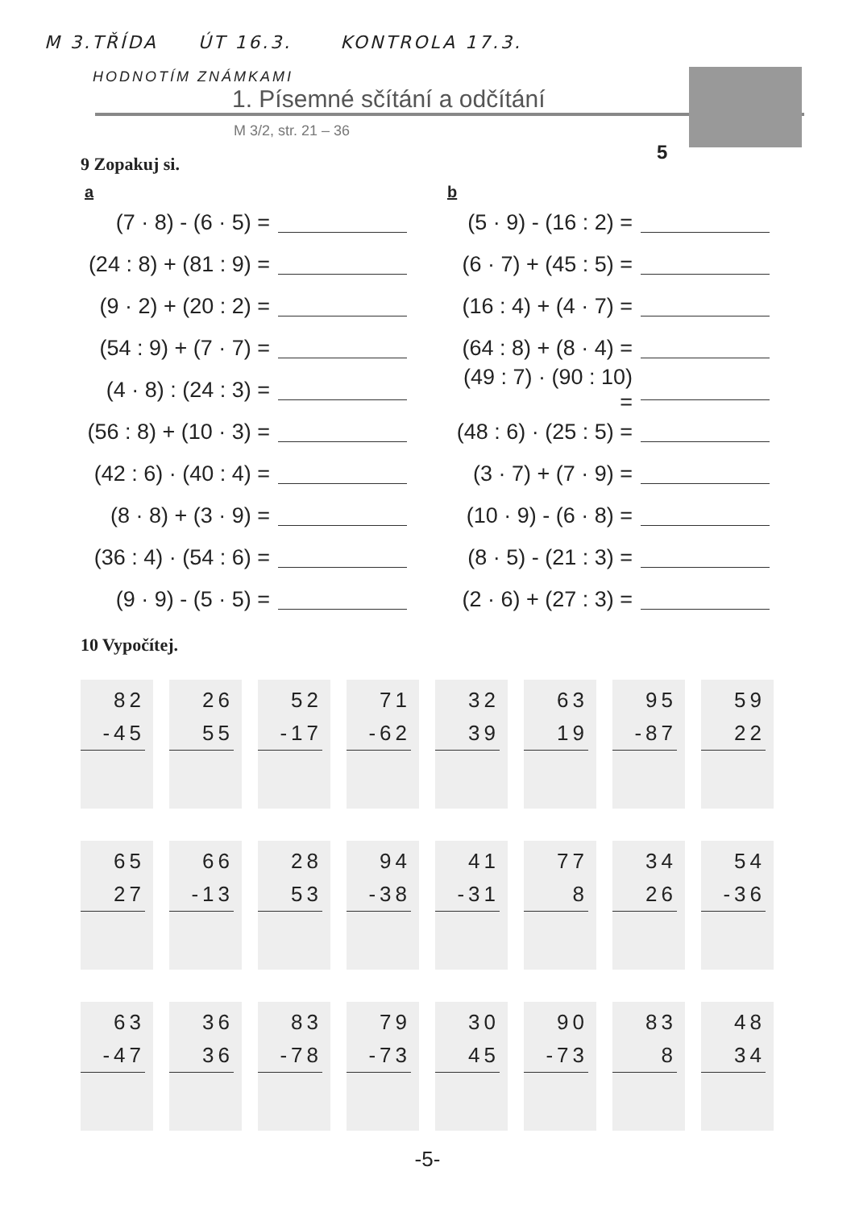M 3.TŘÍDA ÚT 16.3. KONTROLA 17.3.
HODNOTÍM ZNÁMKAMI
1. Písemné sčítání a odčítání
M 3/2, str. 21 – 36
5
9 Zopakuj si.
a
(7 · 8) - (6 · 5) =
(24 : 8) + (81 : 9) =
(9 · 2) + (20 : 2) =
(54 : 9) + (7 · 7) =
(4 · 8) : (24 : 3) =
(56 : 8) + (10 · 3) =
(42 : 6) · (40 : 4) =
(8 · 8) + (3 · 9) =
(36 : 4) · (54 : 6) =
(9 · 9) - (5 · 5) =
b
(5 · 9) - (16 : 2) =
(6 · 7) + (45 : 5) =
(16 : 4) + (4 · 7) =
(64 : 8) + (8 · 4) =
(49 : 7) · (90 : 10) =
(48 : 6) · (25 : 5) =
(3 · 7) + (7 · 9) =
(10 · 9) - (6 · 8) =
(8 · 5) - (21 : 3) =
(2 · 6) + (27 : 3) =
10 Vypočítej.
82
-45
26
55
52
-17
71
-62
32
39
63
19
95
-87
59
22
65
27
66
-13
28
53
94
-38
41
-31
77
8
34
26
54
-36
63
-47
36
36
83
-78
79
-73
30
45
90
-73
83
8
48
34
-5-